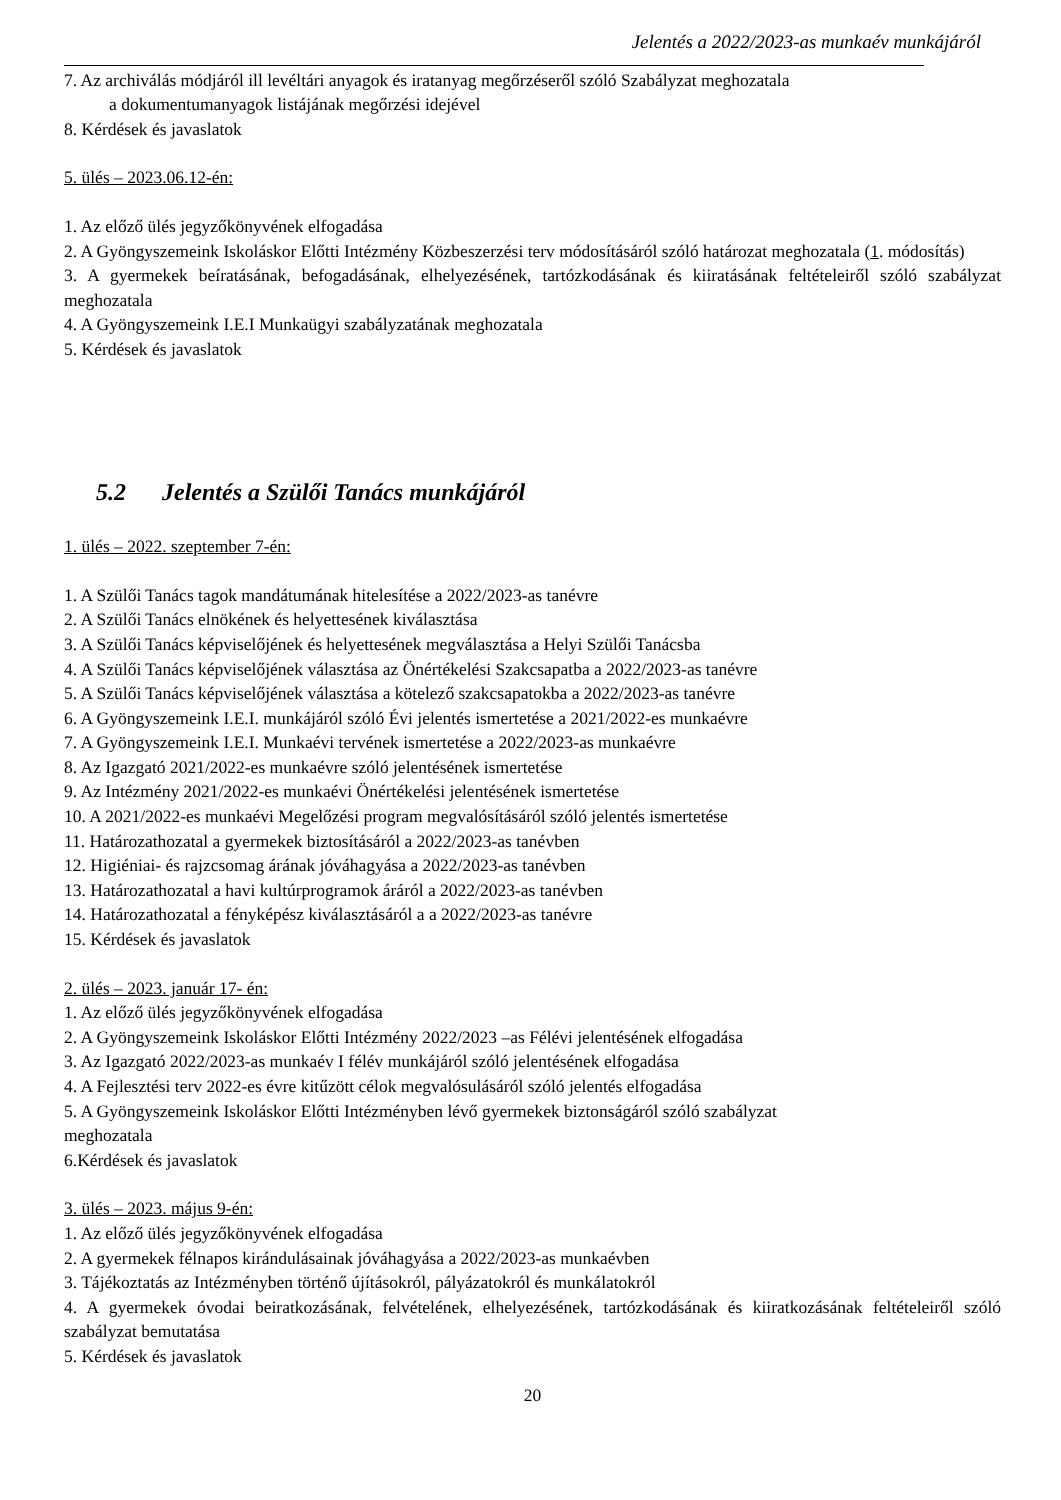Jelentés a 2022/2023-as munkaév munkájáról
7. Az archiválás módjáról ill levéltári anyagok és iratanyag megőrzéseről szóló Szabályzat meghozatala
a dokumentumanyagok listájának megőrzési idejével
8. Kérdések és javaslatok
5. ülés – 2023.06.12-én:
1. Az előző ülés jegyzőkönyvének elfogadása
2. A Gyöngyszemeink Iskoláskor Előtti Intézmény Közbeszerzési terv módosításáról szóló határozat meghozatala (1. módosítás)
3. A gyermekek beíratásának, befogadásának, elhelyezésének, tartózkodásának és kiiratásának feltételeiről szóló szabályzat meghozatala
4. A Gyöngyszemeink I.E.I Munkaügyi szabályzatának meghozatala
5. Kérdések és javaslatok
5.2 Jelentés a Szülői Tanács munkájáról
1. ülés – 2022. szeptember 7-én:
1. A Szülői Tanács tagok mandátumának hitelesítése a 2022/2023-as tanévre
2. A Szülői Tanács elnökének és helyettesének kiválasztása
3. A Szülői Tanács képviselőjének és helyettesének megválasztása a Helyi Szülői Tanácsba
4. A Szülői Tanács képviselőjének választása az Önértékelési Szakcsapatba a 2022/2023-as tanévre
5. A Szülői Tanács képviselőjének választása a kötelező szakcsapatokba a 2022/2023-as tanévre
6. A Gyöngyszemeink I.E.I. munkájáról szóló Évi jelentés ismertetése a 2021/2022-es munkaévre
7. A Gyöngyszemeink I.E.I. Munkaévi tervének ismertetése a 2022/2023-as munkaévre
8. Az Igazgató 2021/2022-es munkaévre szóló jelentésének ismertetése
9. Az Intézmény 2021/2022-es munkaévi Önértékelési jelentésének ismertetése
10. A 2021/2022-es munkaévi Megelőzési program megvalósításáról szóló jelentés ismertetése
11. Határozathozatal a gyermekek biztosításáról a 2022/2023-as tanévben
12. Higiéniai- és rajzcsomag árának jóváhagyása a 2022/2023-as tanévben
13. Határozathozatal a havi kultúrprogramok áráról a 2022/2023-as tanévben
14. Határozathozatal a fényképész kiválasztásáról a a 2022/2023-as tanévre
15. Kérdések és javaslatok
2. ülés – 2023. január 17- én:
1. Az előző ülés jegyzőkönyvének elfogadása
2. A Gyöngyszemeink Iskoláskor Előtti Intézmény 2022/2023 –as Félévi jelentésének elfogadása
3. Az Igazgató 2022/2023-as munkaév I félév munkájáról szóló jelentésének elfogadása
4. A Fejlesztési terv 2022-es évre kitűzött célok megvalósulásáról szóló jelentés elfogadása
5. A Gyöngyszemeink Iskoláskor Előtti Intézményben lévő gyermekek biztonságáról szóló szabályzat
meghozatala
6.Kérdések és javaslatok
3. ülés – 2023. május 9-én:
1. Az előző ülés jegyzőkönyvének elfogadása
2. A gyermekek félnapos kirándulásainak jóváhagyása a 2022/2023-as munkaévben
3. Tájékoztatás az Intézményben történő újításokról, pályázatokról és munkálatokról
4. A gyermekek óvodai beiratkozásának, felvételének, elhelyezésének, tartózkodásának és kiiratkozásának feltételeiről szóló szabályzat bemutatása
5. Kérdések és javaslatok
20